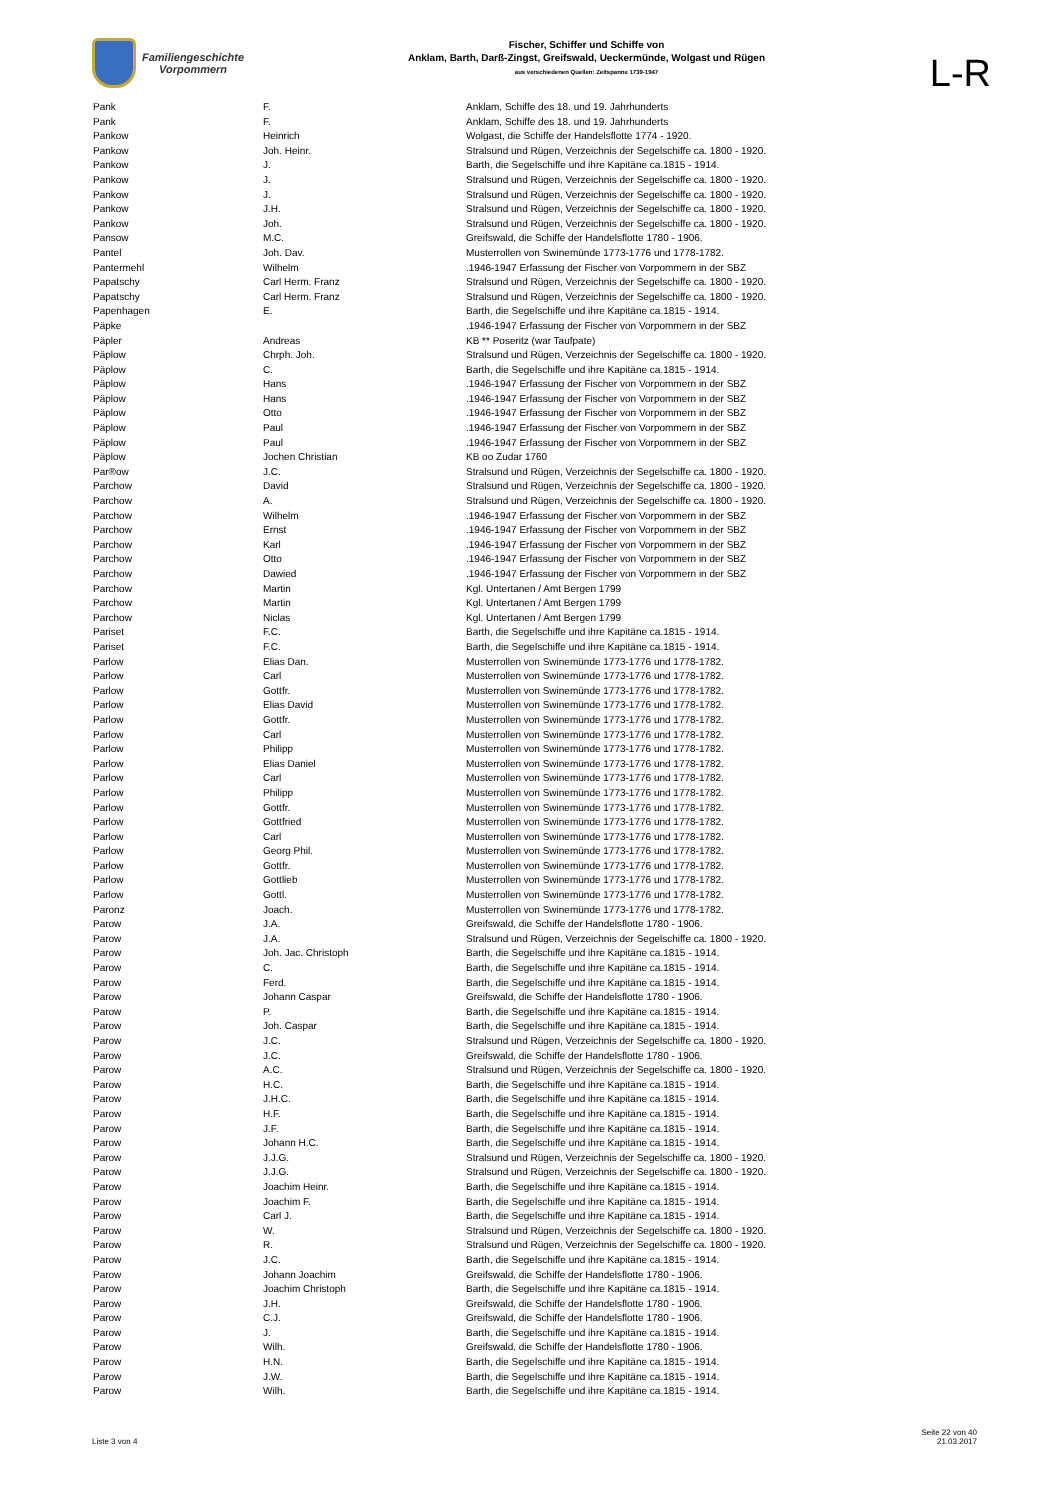Familiengeschichte
Vorpommern
Fischer, Schiffer und Schiffe von
Anklam, Barth, Darß-Zingst, Greifswald, Ueckermünde, Wolgast und Rügen
aus verschiedenen Quellen: Zeitspanne 1739-1947
L-R
| Pank | F. | Anklam, Schiffe des 18. und 19. Jahrhunderts |
| Pank | F. | Anklam, Schiffe des 18. und 19. Jahrhunderts |
| Pankow | Heinrich | Wolgast, die Schiffe der Handelsflotte 1774 - 1920. |
| Pankow | Joh. Heinr. | Stralsund und Rügen, Verzeichnis der Segelschiffe ca. 1800 - 1920. |
| Pankow | J. | Barth, die Segelschiffe und ihre Kapitäne ca.1815 - 1914. |
| Pankow | J. | Stralsund und Rügen, Verzeichnis der Segelschiffe ca. 1800 - 1920. |
| Pankow | J. | Stralsund und Rügen, Verzeichnis der Segelschiffe ca. 1800 - 1920. |
| Pankow | J.H. | Stralsund und Rügen, Verzeichnis der Segelschiffe ca. 1800 - 1920. |
| Pankow | Joh. | Stralsund und Rügen, Verzeichnis der Segelschiffe ca. 1800 - 1920. |
| Pansow | M.C. | Greifswald, die Schiffe der Handelsflotte 1780 - 1906. |
| Pantel | Joh. Dav. | Musterrollen von Swinemünde 1773-1776 und 1778-1782. |
| Pantermehl | Wilhelm | .1946-1947 Erfassung der Fischer von Vorpommern in der SBZ |
| Papatschy | Carl Herm. Franz | Stralsund und Rügen, Verzeichnis der Segelschiffe ca. 1800 - 1920. |
| Papatschy | Carl Herm. Franz | Stralsund und Rügen, Verzeichnis der Segelschiffe ca. 1800 - 1920. |
| Papenhagen | E. | Barth, die Segelschiffe und ihre Kapitäne ca.1815 - 1914. |
| Päpke | | .1946-1947 Erfassung der Fischer von Vorpommern in der SBZ |
| Päpler | Andreas | KB ** Poseritz (war Taufpate) |
| Päplow | Chrph. Joh. | Stralsund und Rügen, Verzeichnis der Segelschiffe ca. 1800 - 1920. |
| Päplow | C. | Barth, die Segelschiffe und ihre Kapitäne ca.1815 - 1914. |
| Päplow | Hans | .1946-1947 Erfassung der Fischer von Vorpommern in der SBZ |
| Päplow | Hans | .1946-1947 Erfassung der Fischer von Vorpommern in der SBZ |
| Päplow | Otto | .1946-1947 Erfassung der Fischer von Vorpommern in der SBZ |
| Päplow | Paul | .1946-1947 Erfassung der Fischer von Vorpommern in der SBZ |
| Päplow | Paul | .1946-1947 Erfassung der Fischer von Vorpommern in der SBZ |
| Päplow | Jochen Christian | KB oo Zudar 1760 |
| Par®ow | J.C. | Stralsund und Rügen, Verzeichnis der Segelschiffe ca. 1800 - 1920. |
| Parchow | David | Stralsund und Rügen, Verzeichnis der Segelschiffe ca. 1800 - 1920. |
| Parchow | A. | Stralsund und Rügen, Verzeichnis der Segelschiffe ca. 1800 - 1920. |
| Parchow | Wilhelm | .1946-1947 Erfassung der Fischer von Vorpommern in der SBZ |
| Parchow | Ernst | .1946-1947 Erfassung der Fischer von Vorpommern in der SBZ |
| Parchow | Karl | .1946-1947 Erfassung der Fischer von Vorpommern in der SBZ |
| Parchow | Otto | .1946-1947 Erfassung der Fischer von Vorpommern in der SBZ |
| Parchow | Dawied | .1946-1947 Erfassung der Fischer von Vorpommern in der SBZ |
| Parchow | Martin | Kgl. Untertanen / Amt Bergen 1799 |
| Parchow | Martin | Kgl. Untertanen / Amt Bergen 1799 |
| Parchow | Niclas | Kgl. Untertanen / Amt Bergen 1799 |
| Pariset | F.C. | Barth, die Segelschiffe und ihre Kapitäne ca.1815 - 1914. |
| Pariset | F.C. | Barth, die Segelschiffe und ihre Kapitäne ca.1815 - 1914. |
| Parlow | Elias Dan. | Musterrollen von Swinemünde 1773-1776 und 1778-1782. |
| Parlow | Carl | Musterrollen von Swinemünde 1773-1776 und 1778-1782. |
| Parlow | Gottfr. | Musterrollen von Swinemünde 1773-1776 und 1778-1782. |
| Parlow | Elias David | Musterrollen von Swinemünde 1773-1776 und 1778-1782. |
| Parlow | Gottfr. | Musterrollen von Swinemünde 1773-1776 und 1778-1782. |
| Parlow | Carl | Musterrollen von Swinemünde 1773-1776 und 1778-1782. |
| Parlow | Philipp | Musterrollen von Swinemünde 1773-1776 und 1778-1782. |
| Parlow | Elias Daniel | Musterrollen von Swinemünde 1773-1776 und 1778-1782. |
| Parlow | Carl | Musterrollen von Swinemünde 1773-1776 und 1778-1782. |
| Parlow | Philipp | Musterrollen von Swinemünde 1773-1776 und 1778-1782. |
| Parlow | Gottfr. | Musterrollen von Swinemünde 1773-1776 und 1778-1782. |
| Parlow | Gottfried | Musterrollen von Swinemünde 1773-1776 und 1778-1782. |
| Parlow | Carl | Musterrollen von Swinemünde 1773-1776 und 1778-1782. |
| Parlow | Georg Phil. | Musterrollen von Swinemünde 1773-1776 und 1778-1782. |
| Parlow | Gottfr. | Musterrollen von Swinemünde 1773-1776 und 1778-1782. |
| Parlow | Gottlieb | Musterrollen von Swinemünde 1773-1776 und 1778-1782. |
| Parlow | Gottl. | Musterrollen von Swinemünde 1773-1776 und 1778-1782. |
| Paronz | Joach. | Musterrollen von Swinemünde 1773-1776 und 1778-1782. |
| Parow | J.A. | Greifswald, die Schiffe der Handelsflotte 1780 - 1906. |
| Parow | J.A. | Stralsund und Rügen, Verzeichnis der Segelschiffe ca. 1800 - 1920. |
| Parow | Joh. Jac. Christoph | Barth, die Segelschiffe und ihre Kapitäne ca.1815 - 1914. |
| Parow | C. | Barth, die Segelschiffe und ihre Kapitäne ca.1815 - 1914. |
| Parow | Ferd. | Barth, die Segelschiffe und ihre Kapitäne ca.1815 - 1914. |
| Parow | Johann Caspar | Greifswald, die Schiffe der Handelsflotte 1780 - 1906. |
| Parow | P. | Barth, die Segelschiffe und ihre Kapitäne ca.1815 - 1914. |
| Parow | Joh. Caspar | Barth, die Segelschiffe und ihre Kapitäne ca.1815 - 1914. |
| Parow | J.C. | Stralsund und Rügen, Verzeichnis der Segelschiffe ca. 1800 - 1920. |
| Parow | J.C. | Greifswald, die Schiffe der Handelsflotte 1780 - 1906. |
| Parow | A.C. | Stralsund und Rügen, Verzeichnis der Segelschiffe ca. 1800 - 1920. |
| Parow | H.C. | Barth, die Segelschiffe und ihre Kapitäne ca.1815 - 1914. |
| Parow | J.H.C. | Barth, die Segelschiffe und ihre Kapitäne ca.1815 - 1914. |
| Parow | H.F. | Barth, die Segelschiffe und ihre Kapitäne ca.1815 - 1914. |
| Parow | J.F. | Barth, die Segelschiffe und ihre Kapitäne ca.1815 - 1914. |
| Parow | Johann H.C. | Barth, die Segelschiffe und ihre Kapitäne ca.1815 - 1914. |
| Parow | J.J.G. | Stralsund und Rügen, Verzeichnis der Segelschiffe ca. 1800 - 1920. |
| Parow | J.J.G. | Stralsund und Rügen, Verzeichnis der Segelschiffe ca. 1800 - 1920. |
| Parow | Joachim Heinr. | Barth, die Segelschiffe und ihre Kapitäne ca.1815 - 1914. |
| Parow | Joachim F. | Barth, die Segelschiffe und ihre Kapitäne ca.1815 - 1914. |
| Parow | Carl J. | Barth, die Segelschiffe und ihre Kapitäne ca.1815 - 1914. |
| Parow | W. | Stralsund und Rügen, Verzeichnis der Segelschiffe ca. 1800 - 1920. |
| Parow | R. | Stralsund und Rügen, Verzeichnis der Segelschiffe ca. 1800 - 1920. |
| Parow | J.C. | Barth, die Segelschiffe und ihre Kapitäne ca.1815 - 1914. |
| Parow | Johann Joachim | Greifswald, die Schiffe der Handelsflotte 1780 - 1906. |
| Parow | Joachim Christoph | Barth, die Segelschiffe und ihre Kapitäne ca.1815 - 1914. |
| Parow | J.H. | Greifswald, die Schiffe der Handelsflotte 1780 - 1906. |
| Parow | C.J. | Greifswald, die Schiffe der Handelsflotte 1780 - 1906. |
| Parow | J. | Barth, die Segelschiffe und ihre Kapitäne ca.1815 - 1914. |
| Parow | Wilh. | Greifswald, die Schiffe der Handelsflotte 1780 - 1906. |
| Parow | H.N. | Barth, die Segelschiffe und ihre Kapitäne ca.1815 - 1914. |
| Parow | J.W. | Barth, die Segelschiffe und ihre Kapitäne ca.1815 - 1914. |
| Parow | Wilh. | Barth, die Segelschiffe und ihre Kapitäne ca.1815 - 1914. |
Liste 3 von 4
Seite 22 von 40
21.03.2017